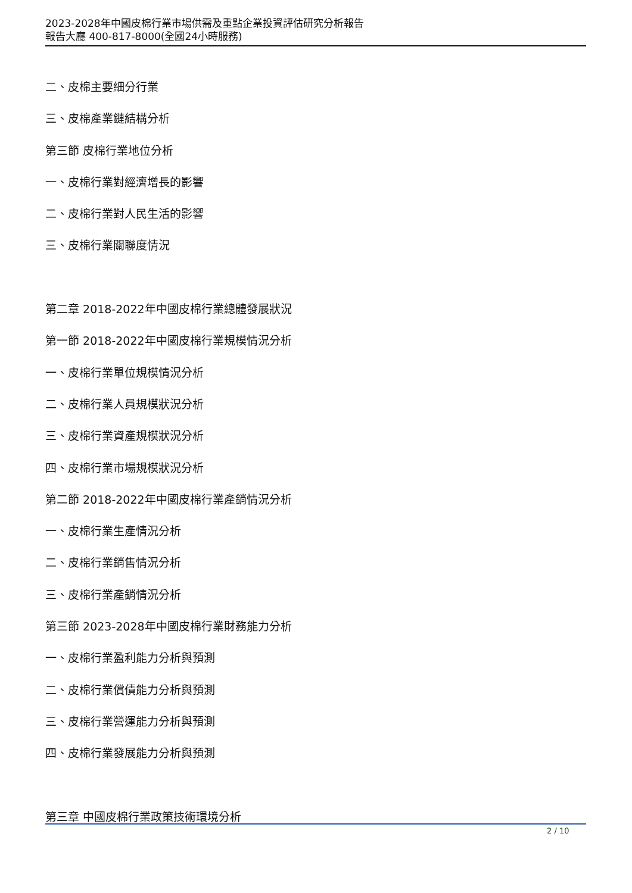2023-2028年中國皮棉行業市場供需及重點企業投資評估研究分析報告
報告大廳 400-817-8000(全國24小時服務)
二、皮棉主要細分行業
三、皮棉產業鏈結構分析
第三節 皮棉行業地位分析
一、皮棉行業對經濟增長的影響
二、皮棉行業對人民生活的影響
三、皮棉行業關聯度情況
第二章 2018-2022年中國皮棉行業總體發展狀況
第一節 2018-2022年中國皮棉行業規模情況分析
一、皮棉行業單位規模情況分析
二、皮棉行業人員規模狀況分析
三、皮棉行業資產規模狀況分析
四、皮棉行業市場規模狀況分析
第二節 2018-2022年中國皮棉行業產銷情況分析
一、皮棉行業生產情況分析
二、皮棉行業銷售情況分析
三、皮棉行業產銷情況分析
第三節 2023-2028年中國皮棉行業財務能力分析
一、皮棉行業盈利能力分析與預測
二、皮棉行業償債能力分析與預測
三、皮棉行業營運能力分析與預測
四、皮棉行業發展能力分析與預測
第三章 中國皮棉行業政策技術環境分析
2 / 10